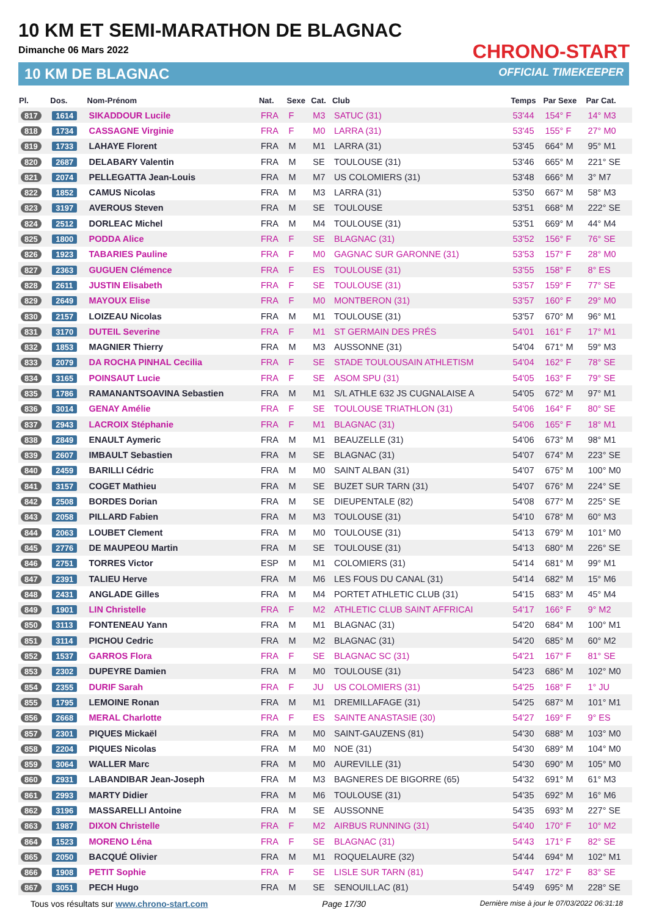10 KM ET SEMI-MARATHON DE BLAGNAC
Dimanche 06 Mars 2022
10 KM DE BLAGNAC
CHRONO-START
OFFICIAL TIMEKEEPER
| Pl. | Dos. | Nom-Prénom | Nat. | Sexe | Cat. | Club | Temps | Par Sexe | Par Cat. |
| --- | --- | --- | --- | --- | --- | --- | --- | --- | --- |
| 817 | 1614 | SIKADDOUR Lucile | FRA | F | M3 | SATUC (31) | 53'44 | 154° F | 14° M3 |
| 818 | 1734 | CASSAGNE Virginie | FRA | F | M0 | LARRA (31) | 53'45 | 155° F | 27° M0 |
| 819 | 1733 | LAHAYE Florent | FRA | M | M1 | LARRA (31) | 53'45 | 664° M | 95° M1 |
| 820 | 2687 | DELABARY Valentin | FRA | M | SE | TOULOUSE (31) | 53'46 | 665° M | 221° SE |
| 821 | 2074 | PELLEGATTA Jean-Louis | FRA | M | M7 | US COLOMIERS (31) | 53'48 | 666° M | 3° M7 |
| 822 | 1852 | CAMUS Nicolas | FRA | M | M3 | LARRA (31) | 53'50 | 667° M | 58° M3 |
| 823 | 3197 | AVEROUS Steven | FRA | M | SE | TOULOUSE | 53'51 | 668° M | 222° SE |
| 824 | 2512 | DORLEAC Michel | FRA | M | M4 | TOULOUSE (31) | 53'51 | 669° M | 44° M4 |
| 825 | 1800 | PODDA Alice | FRA | F | SE | BLAGNAC (31) | 53'52 | 156° F | 76° SE |
| 826 | 1923 | TABARIES Pauline | FRA | F | M0 | GAGNAC SUR GARONNE (31) | 53'53 | 157° F | 28° M0 |
| 827 | 2363 | GUGUEN Clémence | FRA | F | ES | TOULOUSE (31) | 53'55 | 158° F | 8° ES |
| 828 | 2611 | JUSTIN Elisabeth | FRA | F | SE | TOULOUSE (31) | 53'57 | 159° F | 77° SE |
| 829 | 2649 | MAYOUX Elise | FRA | F | M0 | MONTBERON (31) | 53'57 | 160° F | 29° M0 |
| 830 | 2157 | LOIZEAU Nicolas | FRA | M | M1 | TOULOUSE (31) | 53'57 | 670° M | 96° M1 |
| 831 | 3170 | DUTEIL Severine | FRA | F | M1 | ST GERMAIN DES PRÉS | 54'01 | 161° F | 17° M1 |
| 832 | 1853 | MAGNIER Thierry | FRA | M | M3 | AUSSONNE (31) | 54'04 | 671° M | 59° M3 |
| 833 | 2079 | DA ROCHA PINHAL Cecilia | FRA | F | SE | STADE TOULOUSAIN ATHLETISM | 54'04 | 162° F | 78° SE |
| 834 | 3165 | POINSAUT Lucie | FRA | F | SE | ASOM SPU (31) | 54'05 | 163° F | 79° SE |
| 835 | 1786 | RAMANANTSOAVINA Sebastien | FRA | M | M1 | S/L ATHLE 632 JS CUGNALAISE A | 54'05 | 672° M | 97° M1 |
| 836 | 3014 | GENAY Amélie | FRA | F | SE | TOULOUSE TRIATHLON (31) | 54'06 | 164° F | 80° SE |
| 837 | 2943 | LACROIX Stéphanie | FRA | F | M1 | BLAGNAC (31) | 54'06 | 165° F | 18° M1 |
| 838 | 2849 | ENAULT Aymeric | FRA | M | M1 | BEAUZELLE (31) | 54'06 | 673° M | 98° M1 |
| 839 | 2607 | IMBAULT Sebastien | FRA | M | SE | BLAGNAC (31) | 54'07 | 674° M | 223° SE |
| 840 | 2459 | BARILLI Cédric | FRA | M | M0 | SAINT ALBAN (31) | 54'07 | 675° M | 100° M0 |
| 841 | 3157 | COGET Mathieu | FRA | M | SE | BUZET SUR TARN (31) | 54'07 | 676° M | 224° SE |
| 842 | 2508 | BORDES Dorian | FRA | M | SE | DIEUPENTALE (82) | 54'08 | 677° M | 225° SE |
| 843 | 2058 | PILLARD Fabien | FRA | M | M3 | TOULOUSE (31) | 54'10 | 678° M | 60° M3 |
| 844 | 2063 | LOUBET Clement | FRA | M | M0 | TOULOUSE (31) | 54'13 | 679° M | 101° M0 |
| 845 | 2776 | DE MAUPEOU Martin | FRA | M | SE | TOULOUSE (31) | 54'13 | 680° M | 226° SE |
| 846 | 2751 | TORRES Victor | ESP | M | M1 | COLOMIERS (31) | 54'14 | 681° M | 99° M1 |
| 847 | 2391 | TALIEU Herve | FRA | M | M6 | LES FOUS DU CANAL (31) | 54'14 | 682° M | 15° M6 |
| 848 | 2431 | ANGLADE Gilles | FRA | M | M4 | PORTET ATHLETIC CLUB (31) | 54'15 | 683° M | 45° M4 |
| 849 | 1901 | LIN Christelle | FRA | F | M2 | ATHLETIC CLUB SAINT AFFRICAI | 54'17 | 166° F | 9° M2 |
| 850 | 3113 | FONTENEAU Yann | FRA | M | M1 | BLAGNAC (31) | 54'20 | 684° M | 100° M1 |
| 851 | 3114 | PICHOU Cedric | FRA | M | M2 | BLAGNAC (31) | 54'20 | 685° M | 60° M2 |
| 852 | 1537 | GARROS Flora | FRA | F | SE | BLAGNAC SC (31) | 54'21 | 167° F | 81° SE |
| 853 | 2302 | DUPEYRE Damien | FRA | M | M0 | TOULOUSE (31) | 54'23 | 686° M | 102° M0 |
| 854 | 2355 | DURIF Sarah | FRA | F | JU | US COLOMIERS (31) | 54'25 | 168° F | 1° JU |
| 855 | 1795 | LEMOINE Ronan | FRA | M | M1 | DREMILLAFAGE (31) | 54'25 | 687° M | 101° M1 |
| 856 | 2668 | MERAL Charlotte | FRA | F | ES | SAINTE ANASTASIE (30) | 54'27 | 169° F | 9° ES |
| 857 | 2301 | PIQUES Mickaël | FRA | M | M0 | SAINT-GAUZENS (81) | 54'30 | 688° M | 103° M0 |
| 858 | 2204 | PIQUES Nicolas | FRA | M | M0 | NOE (31) | 54'30 | 689° M | 104° M0 |
| 859 | 3064 | WALLER Marc | FRA | M | M0 | AUREVILLE (31) | 54'30 | 690° M | 105° M0 |
| 860 | 2931 | LABANDIBAR Jean-Joseph | FRA | M | M3 | BAGNERES DE BIGORRE (65) | 54'32 | 691° M | 61° M3 |
| 861 | 2993 | MARTY Didier | FRA | M | M6 | TOULOUSE (31) | 54'35 | 692° M | 16° M6 |
| 862 | 3196 | MASSARELLI Antoine | FRA | M | SE | AUSSONNE | 54'35 | 693° M | 227° SE |
| 863 | 1987 | DIXON Christelle | FRA | F | M2 | AIRBUS RUNNING (31) | 54'40 | 170° F | 10° M2 |
| 864 | 1523 | MORENO Léna | FRA | F | SE | BLAGNAC (31) | 54'43 | 171° F | 82° SE |
| 865 | 2050 | BACQUÉ Olivier | FRA | M | M1 | ROQUELAURE (32) | 54'44 | 694° M | 102° M1 |
| 866 | 1908 | PETIT Sophie | FRA | F | SE | LISLE SUR TARN (81) | 54'47 | 172° F | 83° SE |
| 867 | 3051 | PECH Hugo | FRA | M | SE | SENOUILLAC (81) | 54'49 | 695° M | 228° SE |
Tous vos résultats sur www.chrono-start.com Page 17/30 Dernière mise à jour le 07/03/2022 06:31:18